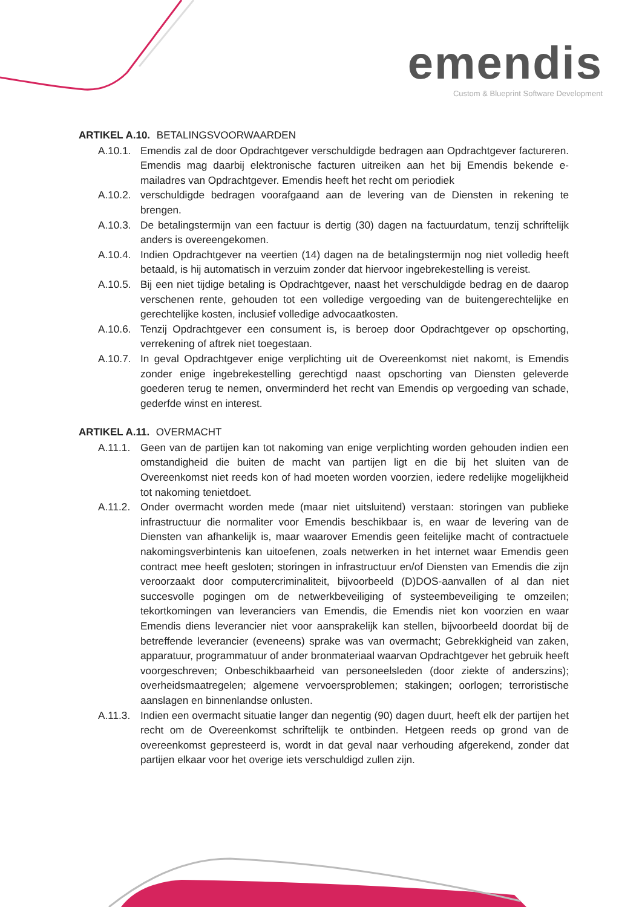emendis
Custom & Blueprint Software Development
ARTIKEL A.10. BETALINGSVOORWAARDEN
A.10.1.
Emendis zal de door Opdrachtgever verschuldigde bedragen aan Opdrachtgever factureren. Emendis mag daarbij elektronische facturen uitreiken aan het bij Emendis bekende e-mailadres van Opdrachtgever. Emendis heeft het recht om periodiek
A.10.2.
verschuldigde bedragen voorafgaand aan de levering van de Diensten in rekening te brengen.
A.10.3.
De betalingstermijn van een factuur is dertig (30) dagen na factuurdatum, tenzij schriftelijk anders is overeengekomen.
A.10.4.
Indien Opdrachtgever na veertien (14) dagen na de betalingstermijn nog niet volledig heeft betaald, is hij automatisch in verzuim zonder dat hiervoor ingebrekestelling is vereist.
A.10.5.
Bij een niet tijdige betaling is Opdrachtgever, naast het verschuldigde bedrag en de daarop verschenen rente, gehouden tot een volledige vergoeding van de buitengerechtelijke en gerechtelijke kosten, inclusief volledige advocaatkosten.
A.10.6.
Tenzij Opdrachtgever een consument is, is beroep door Opdrachtgever op opschorting, verrekening of aftrek niet toegestaan.
A.10.7.
In geval Opdrachtgever enige verplichting uit de Overeenkomst niet nakomt, is Emendis zonder enige ingebrekestelling gerechtigd naast opschorting van Diensten geleverde goederen terug te nemen, onverminderd het recht van Emendis op vergoeding van schade, gederfde winst en interest.
ARTIKEL A.11. OVERMACHT
A.11.1.
Geen van de partijen kan tot nakoming van enige verplichting worden gehouden indien een omstandigheid die buiten de macht van partijen ligt en die bij het sluiten van de Overeenkomst niet reeds kon of had moeten worden voorzien, iedere redelijke mogelijkheid tot nakoming tenietdoet.
A.11.2.
Onder overmacht worden mede (maar niet uitsluitend) verstaan: storingen van publieke infrastructuur die normaliter voor Emendis beschikbaar is, en waar de levering van de Diensten van afhankelijk is, maar waarover Emendis geen feitelijke macht of contractuele nakomingsverbintenis kan uitoefenen, zoals netwerken in het internet waar Emendis geen contract mee heeft gesloten; storingen in infrastructuur en/of Diensten van Emendis die zijn veroorzaakt door computercriminaliteit, bijvoorbeeld (D)DOS-aanvallen of al dan niet succesvolle pogingen om de netwerkbeveiliging of systeembeveiliging te omzeilen; tekortkomingen van leveranciers van Emendis, die Emendis niet kon voorzien en waar Emendis diens leverancier niet voor aansprakelijk kan stellen, bijvoorbeeld doordat bij de betreffende leverancier (eveneens) sprake was van overmacht; Gebrekkigheid van zaken, apparatuur, programmatuur of ander bronmateriaal waarvan Opdrachtgever het gebruik heeft voorgeschreven; Onbeschikbaarheid van personeelsleden (door ziekte of anderszins); overheidsmaatregelen; algemene vervoersproblemen; stakingen; oorlogen; terroristische aanslagen en binnenlandse onlusten.
A.11.3.
Indien een overmacht situatie langer dan negentig (90) dagen duurt, heeft elk der partijen het recht om de Overeenkomst schriftelijk te ontbinden. Hetgeen reeds op grond van de overeenkomst gepresteerd is, wordt in dat geval naar verhouding afgerekend, zonder dat partijen elkaar voor het overige iets verschuldigd zullen zijn.